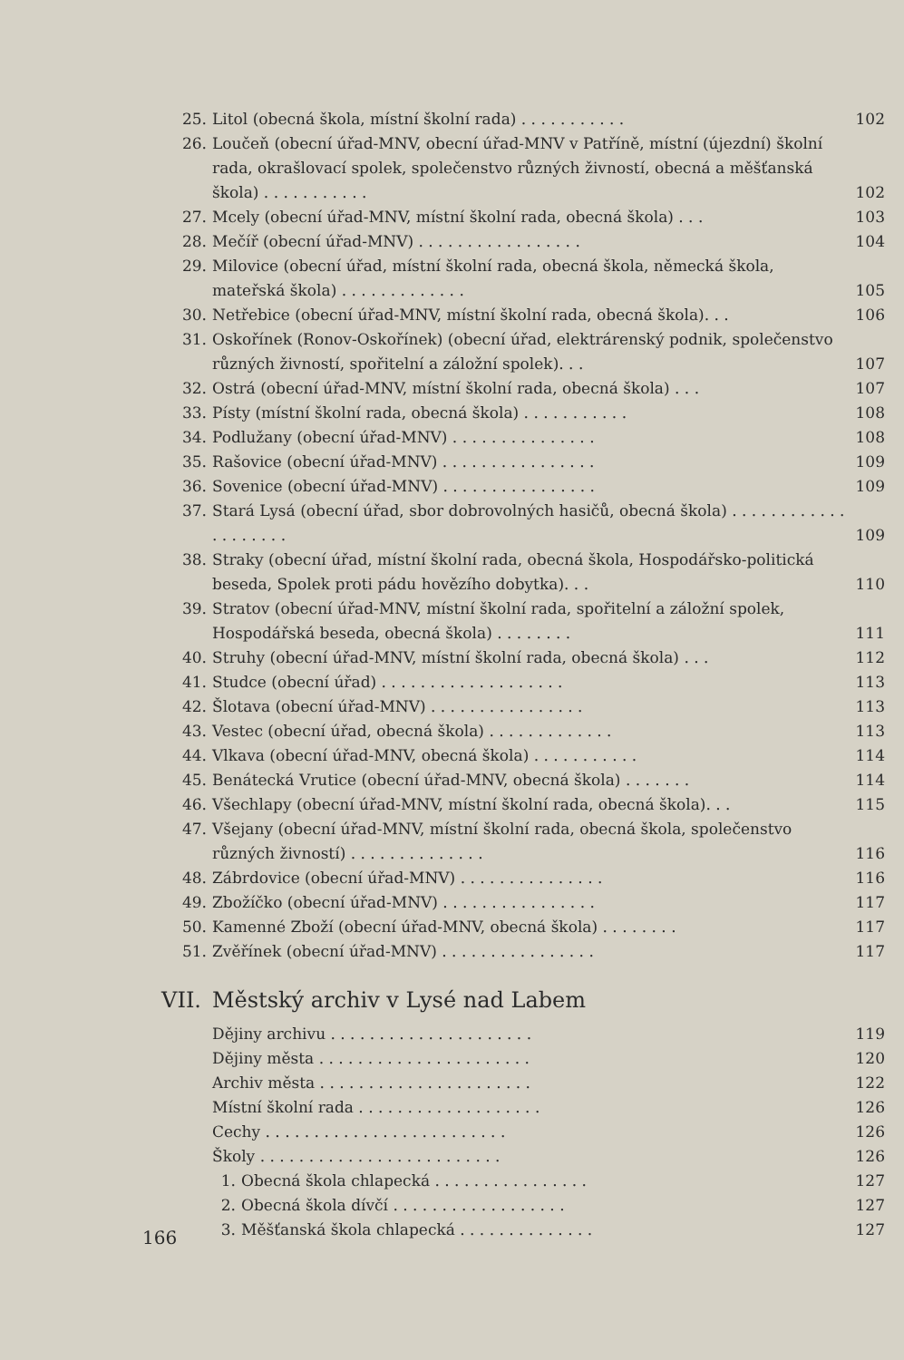25. Litol (obecná škola, místní školní rada) . . . . . . . . . . . 102
26. Loučeň (obecní úřad-MNV, obecní úřad-MNV v Patříně, místní (újezdní) školní rada, okrašlovací spolek, společenstvo různých živností, obecná a měšťanská škola) . . . . . . . . . . . 102
27. Mcely (obecní úřad-MNV, místní školní rada, obecná škola) . . . 103
28. Mečíř (obecní úřad-MNV) . . . . . . . . . . . . . . . . . 104
29. Milovice (obecní úřad, místní školní rada, obecná škola, německá škola, mateřská škola) . . . . . . . . . . . . . 105
30. Netřebice (obecní úřad-MNV, místní školní rada, obecná škola). . . 106
31. Oskořínek (Ronov-Oskořínek) (obecní úřad, elektrárenský podnik, společenstvo různých živností, spořitelní a záložní spolek). . . 107
32. Ostrá (obecní úřad-MNV, místní školní rada, obecná škola) . . . 107
33. Písty (místní školní rada, obecná škola) . . . . . . . . . . . 108
34. Podlužany (obecní úřad-MNV) . . . . . . . . . . . . . . . 108
35. Rašovice (obecní úřad-MNV) . . . . . . . . . . . . . . . . 109
36. Sovenice (obecní úřad-MNV) . . . . . . . . . . . . . . . . 109
37. Stará Lysá (obecní úřad, sbor dobrovolných hasičů, obecná škola) . . . . . . . . . . . . . . . . . . . . 109
38. Straky (obecní úřad, místní školní rada, obecná škola, Hospodářsko-politická beseda, Spolek proti pádu hovězího dobytka). . . 110
39. Stratov (obecní úřad-MNV, místní školní rada, spořitelní a záložní spolek, Hospodářská beseda, obecná škola) . . . . . . . . 111
40. Struhy (obecní úřad-MNV, místní školní rada, obecná škola) . . . 112
41. Studce (obecní úřad) . . . . . . . . . . . . . . . . . . . 113
42. Šlotava (obecní úřad-MNV) . . . . . . . . . . . . . . . . 113
43. Vestec (obecní úřad, obecná škola) . . . . . . . . . . . . . 113
44. Vlkava (obecní úřad-MNV, obecná škola) . . . . . . . . . . . 114
45. Benátecká Vrutice (obecní úřad-MNV, obecná škola) . . . . . . . 114
46. Všechlapy (obecní úřad-MNV, místní školní rada, obecná škola). . . 115
47. Všejany (obecní úřad-MNV, místní školní rada, obecná škola, společenstvo různých živností) . . . . . . . . . . . . . . 116
48. Zábrdovice (obecní úřad-MNV) . . . . . . . . . . . . . . . 116
49. Zbožíčko (obecní úřad-MNV) . . . . . . . . . . . . . . . . 117
50. Kamenné Zboží (obecní úřad-MNV, obecná škola) . . . . . . . . 117
51. Zvěřínek (obecní úřad-MNV) . . . . . . . . . . . . . . . . 117
VII. Městský archiv v Lysé nad Labem
Dějiny archivu . . . . . . . . . . . . . . . . . . . . . 119
Dějiny města . . . . . . . . . . . . . . . . . . . . . . 120
Archiv města . . . . . . . . . . . . . . . . . . . . . . 122
Místní školní rada . . . . . . . . . . . . . . . . . . . 126
Cechy . . . . . . . . . . . . . . . . . . . . . . . . . 126
Školy . . . . . . . . . . . . . . . . . . . . . . . . . 126
1. Obecná škola chlapecká . . . . . . . . . . . . . . . . 127
2. Obecná škola dívčí . . . . . . . . . . . . . . . . . . 127
3. Měšťanská škola chlapecká . . . . . . . . . . . . . . 127
166